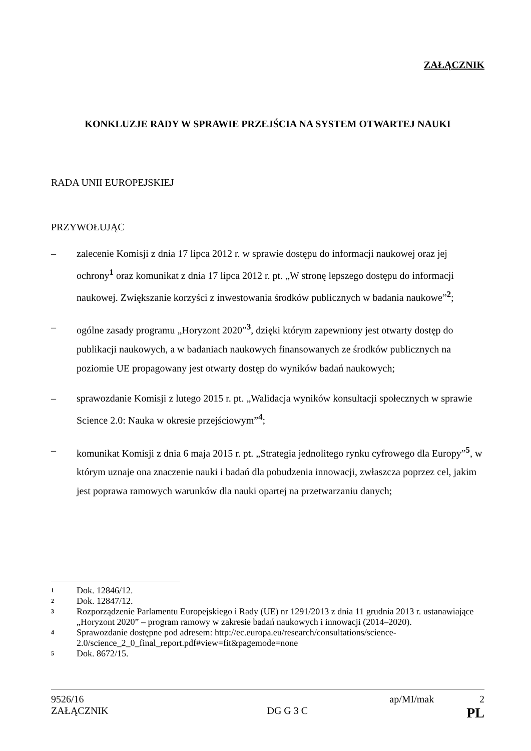ZAŁĄCZNIK
KONKLUZJE RADY W SPRAWIE PRZEJŚCIA NA SYSTEM OTWARTEJ NAUKI
RADA UNII EUROPEJSKIEJ
PRZYWOŁUJĄC
– zalecenie Komisji z dnia 17 lipca 2012 r. w sprawie dostępu do informacji naukowej oraz jej ochrony<sup>1</sup> oraz komunikat z dnia 17 lipca 2012 r. pt. „W stronę lepszego dostępu do informacji naukowej. Zwiększanie korzyści z inwestowania środków publicznych w badania naukowe”<sup>2</sup>;
– ogólne zasady programu „Horyzont 2020”<sup>3</sup>, dzięki którym zapewniony jest otwarty dostęp do publikacji naukowych, a w badaniach naukowych finansowanych ze środków publicznych na poziomie UE propagowany jest otwarty dostęp do wyników badań naukowych;
– sprawozdanie Komisji z lutego 2015 r. pt. „Walidacja wyników konsultacji społecznych w sprawie Science 2.0: Nauka w okresie przejściowym”<sup>4</sup>;
– komunikat Komisji z dnia 6 maja 2015 r. pt. „Strategia jednolitego rynku cyfrowego dla Europy”<sup>5</sup>, w którym uznaje ona znaczenie nauki i badań dla pobudzenia innowacji, zwłaszcza poprzez cel, jakim jest poprawa ramowych warunków dla nauki opartej na przetwarzaniu danych;
1 Dok. 12846/12.
2 Dok. 12847/12.
3 Rozporządzenie Parlamentu Europejskiego i Rady (UE) nr 1291/2013 z dnia 11 grudnia 2013 r. ustanawiające „Horyzont 2020” – program ramowy w zakresie badań naukowych i innowacji (2014–2020).
4 Sprawozdanie dostępne pod adresem: http://ec.europa.eu/research/consultations/science-2.0/science_2_0_final_report.pdf#view=fit&pagemode=none
5 Dok. 8672/15.
9526/16 ap/MI/mak 2
ZAŁĄCZNIK DG G 3 C PL